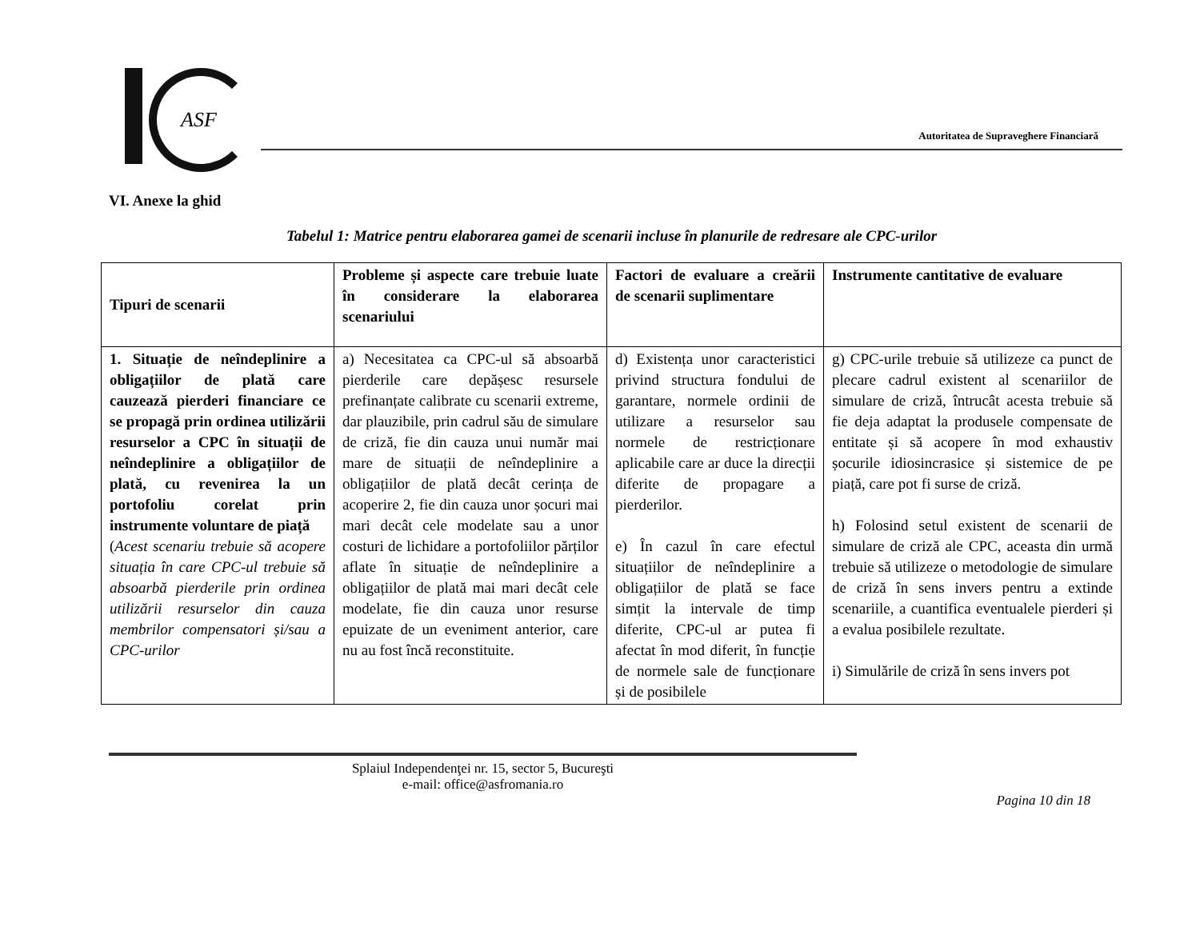ASF
Autoritatea de Supraveghere Financiară
VI. Anexe la ghid
Tabelul 1: Matrice pentru elaborarea gamei de scenarii incluse în planurile de redresare ale CPC-urilor
| Tipuri de scenarii | Probleme și aspecte care trebuie luate în considerare la elaborarea scenariului | Factori de evaluare a creării de scenarii suplimentare | Instrumente cantitative de evaluare |
| --- | --- | --- | --- |
| 1. Situație de neîndeplinire a obligațiilor de plată care cauzează pierderi financiare ce se propagă prin ordinea utilizării resurselor a CPC în situații de neîndeplinire a obligațiilor de plată, cu revenirea la un portofoliu corelat prin instrumente voluntare de piață ( Acest scenariu trebuie să acopere situația în care CPC-ul trebuie să absoarbă pierderile prin ordinea utilizării resurselor din cauza membrilor compensatori și/sau a CPC-urilor | a) Necesitatea ca CPC-ul să absoarbă pierderile care depășesc resursele prefinanțate calibrate cu scenarii extreme, dar plauzibile, prin cadrul său de simulare de criză, fie din cauza unui număr mai mare de situații de neîndeplinire a obligațiilor de plată decât cerința de acoperire 2, fie din cauza unor șocuri mai mari decât cele modelate sau a unor costuri de lichidare a portofoliilor părților aflate în situație de neîndeplinire a obligațiilor de plată mai mari decât cele modelate, fie din cauza unor resurse epuizate de un eveniment anterior, care nu au fost încă reconstituite. | d) Existența unor caracteristici privind structura fondului de garantare, normele ordinii de utilizare a resurselor sau normele de restricționare aplicabile care ar duce la direcții diferite de propagare a pierderilor. e) În cazul în care efectul situațiilor de neîndeplinire a obligațiilor de plată se face simțit la intervale de timp diferite, CPC-ul ar putea fi afectat în mod diferit, în funcție de normele sale de funcționare și de posibilele | g) CPC-urile trebuie să utilizeze ca punct de plecare cadrul existent al scenariilor de simulare de criză, întrucât acesta trebuie să fie deja adaptat la produsele compensate de entitate și să acopere în mod exhaustiv șocurile idiosincrasice și sistemice de pe piață, care pot fi surse de criză. h) Folosind setul existent de scenarii de simulare de criză ale CPC, aceasta din urmă trebuie să utilizeze o metodologie de simulare de criză în sens invers pentru a extinde scenariile, a cuantifica eventualele pierderi și a evalua posibilele rezultate. i) Simulările de criză în sens invers pot |
Splaiul Independenţei nr. 15, sector 5, Bucureşti
e-mail: office@asfromania.ro
Pagina 10 din 18